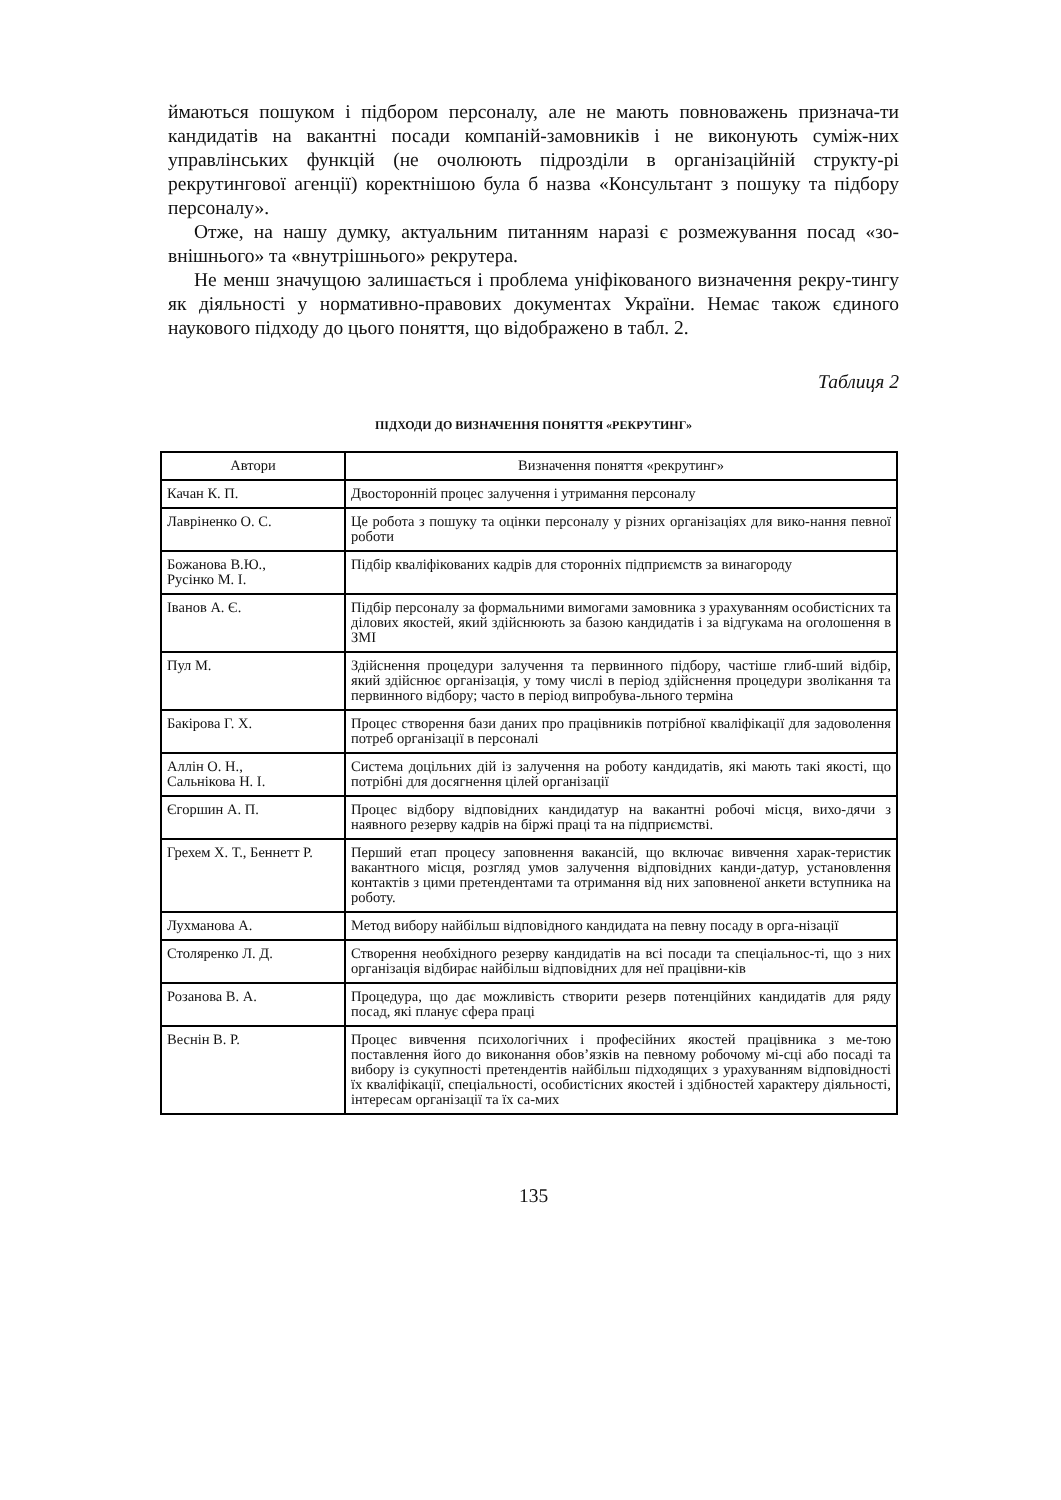ймаються пошуком і підбором персоналу, але не мають повноважень признача-ти кандидатів на вакантні посади компаній-замовників і не виконують суміж-них управлінських функцій (не очолюють підрозділи в організаційній структу-рі рекрутингової агенції) коректнішою була б назва «Консультант з пошуку та підбору персоналу».
Отже, на нашу думку, актуальним питанням наразі є розмежування посад «зо-внішнього» та «внутрішнього» рекрутера.
Не менш значущою залишається і проблема уніфікованого визначення рекру-тингу як діяльності у нормативно-правових документах України. Немає також єдиного наукового підходу до цього поняття, що відображено в табл. 2.
Таблиця 2
ПІДХОДИ ДО ВИЗНАЧЕННЯ ПОНЯТТЯ «РЕКРУТИНГ»
| Автори | Визначення поняття «рекрутинг» |
| --- | --- |
| Качан К. П. | Двосторонній процес залучення і утримання персоналу |
| Лавріненко О. С. | Це робота з пошуку та оцінки персоналу у різних організаціях для вико-нання певної роботи |
| Божанова В.Ю., Русінко М. І. | Підбір кваліфікованих кадрів для сторонніх підприємств за винагороду |
| Іванов А. Є. | Підбір персоналу за формальними вимогами замовника з урахуванням особистісних та ділових якостей, який здійснюють за базою кандидатів і за відгукама на оголошення в ЗМІ |
| Пул М. | Здійснення процедури залучення та первинного підбору, частіше глиб-ший відбір, який здійснює організація, у тому числі в період здійснення процедури зволікання та первинного відбору; часто в період випробува-льного терміна |
| Бакірова Г. Х. | Процес створення бази даних про працівників потрібної кваліфікації для задоволення потреб організації в персоналі |
| Аллін О. Н., Сальнікова Н. І. | Система доцільних дій із залучення на роботу кандидатів, які мають такі якості, що потрібні для досягнення цілей організації |
| Єгоршин А. П. | Процес відбору відповідних кандидатур на вакантні робочі місця, вихо-дячи з наявного резерву кадрів на біржі праці та на підприємстві. |
| Грехем Х. Т., Беннетт Р. | Перший етап процесу заповнення вакансій, що включає вивчення харак-теристик вакантного місця, розгляд умов залучення відповідних канди-датур, установлення контактів з цими претендентами та отримання від них заповненої анкети вступника на роботу. |
| Лухманова А. | Метод вибору найбільш відповідного кандидата на певну посаду в орга-нізації |
| Столяренко Л. Д. | Створення необхідного резерву кандидатів на всі посади та спеціальнос-ті, що з них організація відбирає найбільш відповідних для неї працівни-ків |
| Розанова В. А. | Процедура, що дає можливість створити резерв потенційних кандидатів для ряду посад, які планує сфера праці |
| Веснін В. Р. | Процес вивчення психологічних і професійних якостей працівника з ме-тою поставлення його до виконання обов’язків на певному робочому мі-сці або посаді та вибору із сукупності претендентів найбільш підходящих з урахуванням відповідності їх кваліфікації, спеціальності, особистісних якостей і здібностей характеру діяльності, інтересам організації та їх са-мих |
135